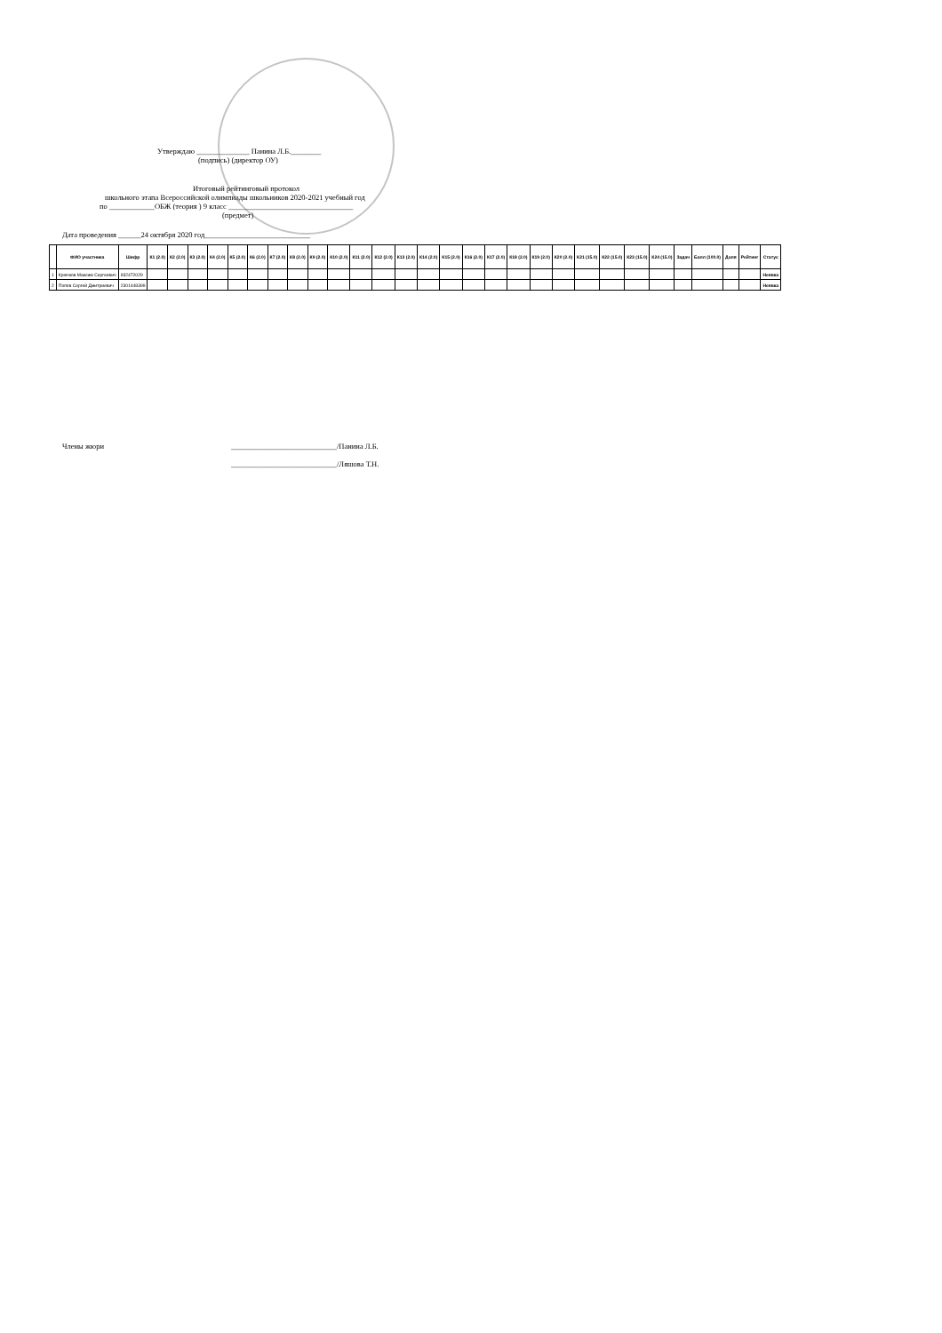Утверждаю ______________ Панина Л.Б.________
(подпись) (директор ОУ)
Итоговый рейтинговый протокол
школьного этапа Всероссийской олимпиады школьников 2020-2021 учебный год
по ____________ОБЖ (теория ) 9 класс _________________________________
(предмет)
Дата проведения ______24 октября 2020 год____________________________
| | ФИО участника | Шифр | К1 (2.0) | К2 (2.0) | К3 (2.0) | К4 (2.0) | К5 (2.0) | К6 (2.0) | К7 (2.0) | К8 (2.0) | К9 (2.0) | К10 (2.0) | К11 (2.0) | К12 (2.0) | К13 (2.0) | К14 (2.0) | К15 (2.0) | К16 (2.0) | К17 (2.0) | К18 (2.0) | К19 (2.0) | К20 (2.0) | К21 (15.0) | К22 (15.0) | К23 (15.0) | К24 (15.0) | Задач | Балл (100.0) | Доля | Рейтинг | Статус |
| --- | --- | --- | --- | --- | --- | --- | --- | --- | --- | --- | --- | --- | --- | --- | --- | --- | --- | --- | --- | --- | --- | --- | --- | --- | --- | --- | --- | --- | --- | --- | --- |
| 1 | Крючков Максим Сергеевич | 932472029 | | | | | | | | | | | | | | | | | | | | | | | | | | | | | Неявка |
| 2 | Попов Сергей Дмитриевич | 2301448399 | | | | | | | | | | | | | | | | | | | | | | | | | | | | | Неявка |
Члены жюри ____________________________/Панина Л.Б.
____________________________/Ляшова Т.Н.